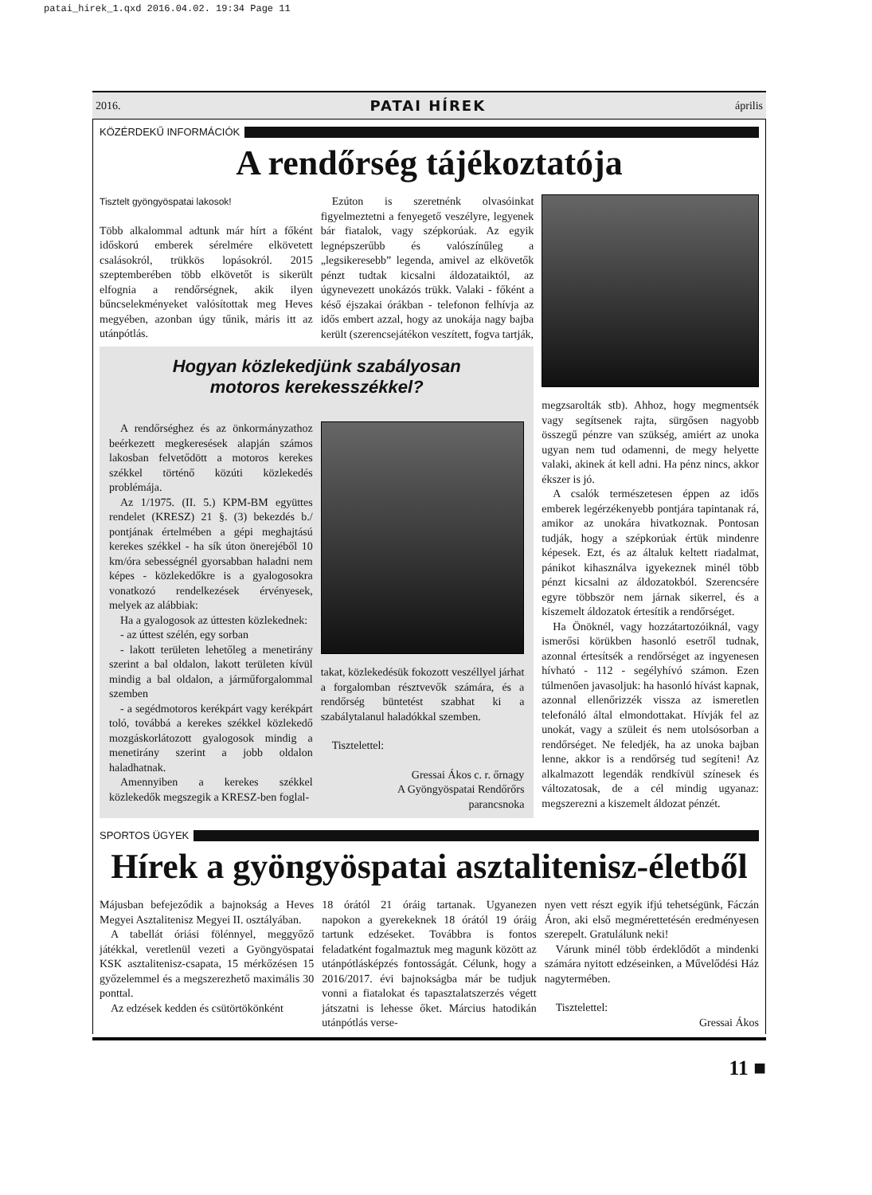patai_hirek_1.qxd 2016.04.02. 19:34 Page 11
2016. PATAI HÍREK április
KÖZÉRDEKŰ INFORMÁCIÓK
A rendőrség tájékoztatója
Tisztelt gyöngyöspatai lakosok!
Több alkalommal adtunk már hírt a főként idősko­rú emberek sérelmére elkövetett csalásokról, trükkös lopásokról. 2015 szeptemberében több elkövetőt is sikerült elfognia a rendőrségnek, akik ilyen bűncselekményeket valósítottak meg Heves megyében, azonban úgy tűnik, máris itt az utánpótlás.
Ezúton is szeretnénk olvasóinkat figyelmeztetni a fenyegető veszélyre, legyenek bár fiatalok, vagy szépkorúak. Az egyik legnépszerűbb és valószínűleg a „legsikeresebb” legenda, amivel az elkövetők pénzt tudtak kicsalni áldozataiktól, az úgynevezett unokázós trükk. Valaki - főként a késő éjszakai órákban - telefonon felhívja az idős embert azzal, hogy az unokája nagy bajba került (szerencsejátékon veszített, fogva tartják,
Hogyan közlekedjünk szabályosan
motoros kerekesszékkel?
A rendőrséghez és az önkormányzathoz beérkezett megkeresések alapján számos lakosban felvetődött a motoros kerekes székkel történő közúti közlekedés problémája.
Az 1/1975. (II. 5.) KPM-BM együttes rendelet (KRESZ) 21 §. (3) bekezdés b./ pontjának értelmében a gépi meghajtású kerekes székkel - ha sík úton önerejéből 10 km/óra sebességnél gyorsabban haladni nem képes - közlekedőkre is a gyalogosokra vonatkozó rendelkezések érvényesek, melyek az alábbiak:
Ha a gyalogosok az úttesten közlekednek:
- az úttest szélén, egy sorban
- lakott területen lehetőleg a menetirány szerint a bal oldalon, lakott területen kívül mindig a bal oldalon, a járműforgalommal szemben
- a segédmotoros kerékpárt vagy kerékpárt toló, továbbá a kerekes székkel közlekedő mozgáskorlátozott gyalogosok mindig a menetirány szerint a jobb oldalon haladhatnak.
Amennyiben a kerekes székkel közlekedők megszegik a KRESZ-ben foglal-
takat, közlekedésük fokozott veszéllyel járhat a forgalomban résztvevők számára, és a rendőrség büntetést szabhat ki a szabálytalanul haladókkal szemben.
Tisztelettel:
Gressai Ákos c. r. őrnagy
A Gyöngyöspatai Rendőrőrs
parancsnoka
megzsarolták stb). Ahhoz, hogy megmentsék vagy segítsenek rajta, sürgősen nagyobb összegű pénzre van szükség, amiért az unoka ugyan nem tud odamenni, de megy helyette valaki, akinek át kell adni. Ha pénz nincs, akkor ékszer is jó.
A csalók természetesen éppen az idős emberek legérzékenyebb pontjára tapintanak rá, amikor az unokára hivatkoznak. Pontosan tudják, hogy a szépkorúak értük mindenre képesek. Ezt, és az általuk keltett riadalmat, pánikot kihasználva igyekeznek minél több pénzt kicsalni az áldozatokból. Szerencsére egyre többször nem járnak sikerrel, és a kiszemelt áldozatok értesítik a rendőrséget.
Ha Önöknél, vagy hozzátartozóiknál, vagy ismerősi körükben hasonló esetről tudnak, azonnal értesítsék a rendőrséget az ingyenesen hívható - 112 - segélyhívó számon. Ezen túlmenően javasoljuk: ha hasonló hívást kapnak, azonnal ellenőrizzék vissza az ismeretlen telefonáló által elmondottakat. Hívják fel az unokát, vagy a szüleit és nem utolsósorban a rendőrséget. Ne feledjék, ha az unoka bajban lenne, akkor is a rendőrség tud segíteni! Az alkalmazott legendák rendkívül színesek és változatosak, de a cél mindig ugyanaz: megszerezni a kiszemelt áldozat pénzét.
SPORTOS ÜGYEK
Hírek a gyöngyöspatai asztalitenisz-életből
Májusban befejeződik a bajnokság a Heves Megyei Asztalitenisz Megyei II. osztályában.
A tabellát óriási fölénnyel, meggyőző játékkal, veretlenül vezeti a Gyöngyöspatai KSK asztalitenisz-csapata, 15 mérkőzésen 15 győzelemmel és a megszerezhető maximális 30 ponttal.
Az edzések kedden és csütörtökönként
18 órától 21 óráig tartanak. Ugyanezen napokon a gyerekeknek 18 órától 19 óráig tartunk edzéseket. Továbbra is fontos feladatként fogalmaztuk meg magunk között az utánpótlásképzés fontosságát. Célunk, hogy a 2016/2017. évi bajnokságba már be tudjuk vonni a fiatalokat és tapasztalatszerzés végett játszatni is lehesse őket. Március hatodikán utánpótlás verse-
nyen vett részt egyik ifjú tehetségünk, Fáczán Áron, aki első megmérettetésén eredményesen szerepelt. Gratulálunk neki!
Várunk minél több érdeklődőt a mindenki számára nyitott edzéseinken, a Művelődési Ház nagytermében.
Tisztelettel:
Gressai Ákos
11 ■